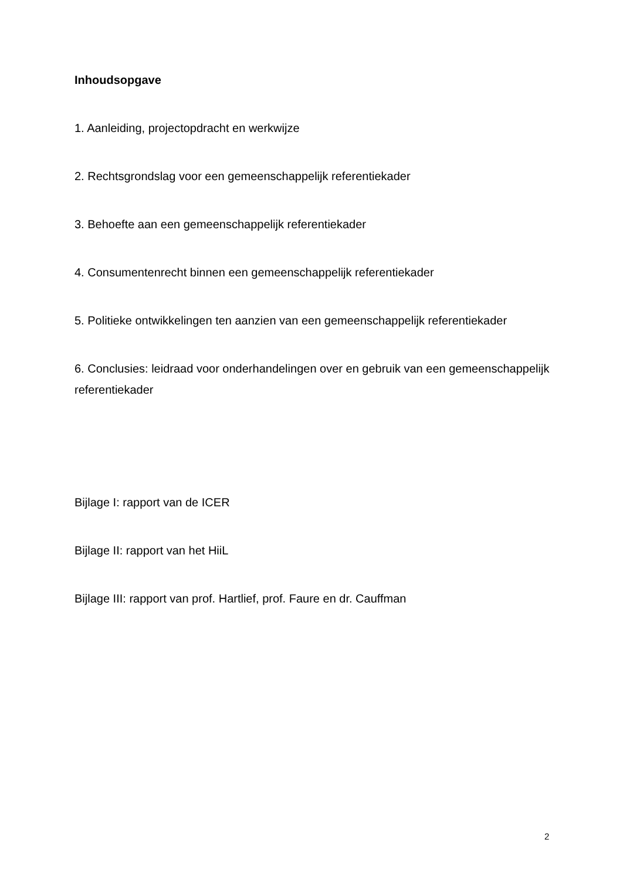Inhoudsopgave
1. Aanleiding, projectopdracht en werkwijze
2. Rechtsgrondslag voor een gemeenschappelijk referentiekader
3. Behoefte aan een gemeenschappelijk referentiekader
4. Consumentenrecht binnen een gemeenschappelijk referentiekader
5. Politieke ontwikkelingen ten aanzien van een gemeenschappelijk referentiekader
6. Conclusies: leidraad voor onderhandelingen over en gebruik van een gemeenschappelijk referentiekader
Bijlage I: rapport van de ICER
Bijlage II: rapport van het HiiL
Bijlage III: rapport van prof. Hartlief, prof. Faure en dr. Cauffman
2